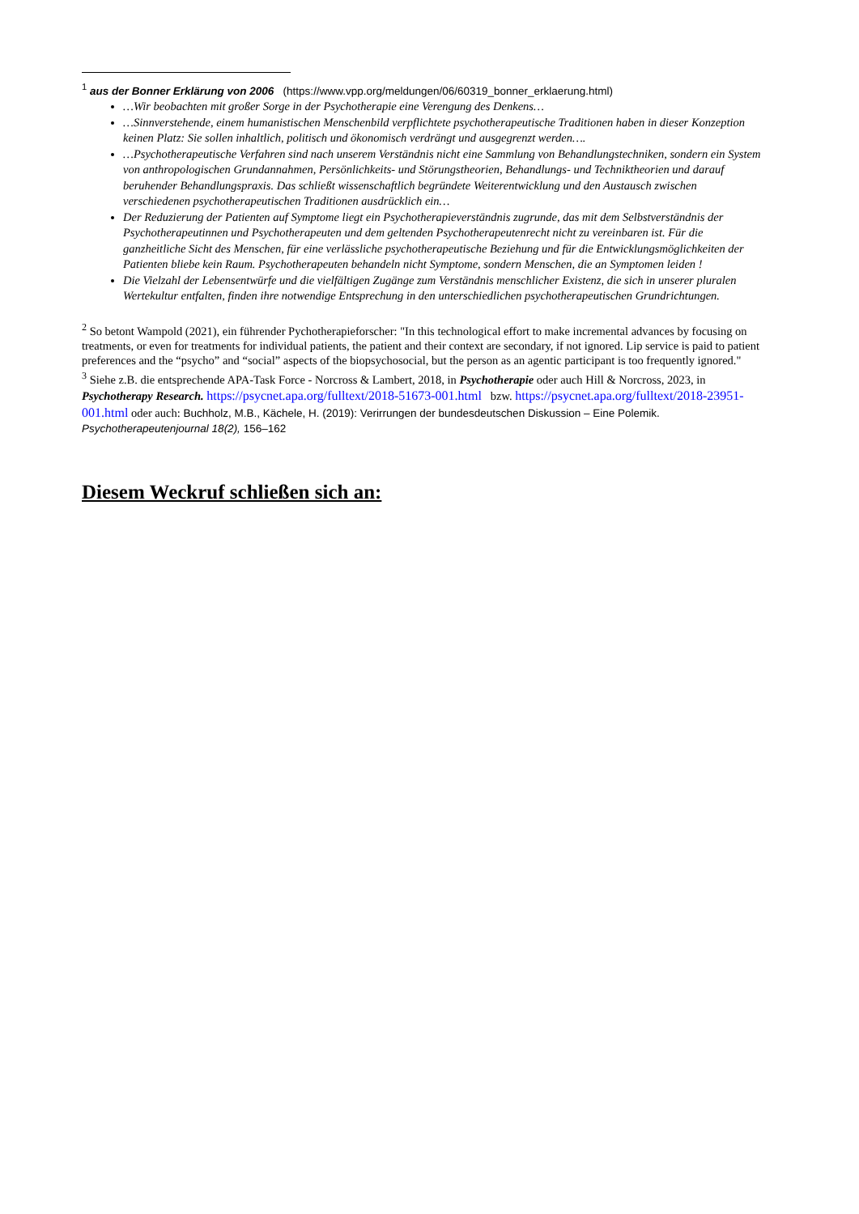<sup>1</sup> aus der Bonner Erklärung von 2006 (https://www.vpp.org/meldungen/06/60319_bonner_erklaerung.html)
…Wir beobachten mit großer Sorge in der Psychotherapie eine Verengung des Denkens…
…Sinnverstehende, einem humanistischen Menschenbild verpflichtete psychotherapeutische Traditionen haben in dieser Konzeption keinen Platz: Sie sollen inhaltlich, politisch und ökonomisch verdrängt und ausgegrenzt werden….
…Psychotherapeutische Verfahren sind nach unserem Verständnis nicht eine Sammlung von Behandlungstechniken, sondern ein System von anthropologischen Grundannahmen, Persönlichkeits- und Störungstheorien, Behandlungs- und Techniktheorien und darauf beruhender Behandlungspraxis. Das schließt wissenschaftlich begründete Weiterentwicklung und den Austausch zwischen verschiedenen psychotherapeutischen Traditionen ausdrücklich ein…
Der Reduzierung der Patienten auf Symptome liegt ein Psychotherapieverständnis zugrunde, das mit dem Selbstverständnis der Psychotherapeutinnen und Psychotherapeuten und dem geltenden Psychotherapeutenrecht nicht zu vereinbaren ist. Für die ganzheitliche Sicht des Menschen, für eine verlässliche psychotherapeutische Beziehung und für die Entwicklungsmöglichkeiten der Patienten bliebe kein Raum. Psychotherapeuten behandeln nicht Symptome, sondern Menschen, die an Symptomen leiden !
Die Vielzahl der Lebensentwürfe und die vielfältigen Zugänge zum Verständnis menschlicher Existenz, die sich in unserer pluralen Wertekultur entfalten, finden ihre notwendige Entsprechung in den unterschiedlichen psychotherapeutischen Grundrichtungen.
<sup>2</sup> So betont Wampold (2021), ein führender Pychotherapieforscher: "In this technological effort to make incremental advances by focusing on treatments, or even for treatments for individual patients, the patient and their context are secondary, if not ignored. Lip service is paid to patient preferences and the “psycho” and “social” aspects of the biopsychosocial, but the person as an agentic participant is too frequently ignored."
<sup>3</sup> Siehe z.B. die entsprechende APA-Task Force - Norcross & Lambert, 2018, in Psychotherapie oder auch Hill & Norcross, 2023, in Psychotherapy Research. https://psycnet.apa.org/fulltext/2018-51673-001.html bzw. https://psycnet.apa.org/fulltext/2018-23951-001.html oder auch: Buchholz, M.B., Kächele, H. (2019): Verirrungen der bundesdeutschen Diskussion – Eine Polemik. Psychotherapeutenjournal 18(2), 156–162
Diesem Weckruf schließen sich an: